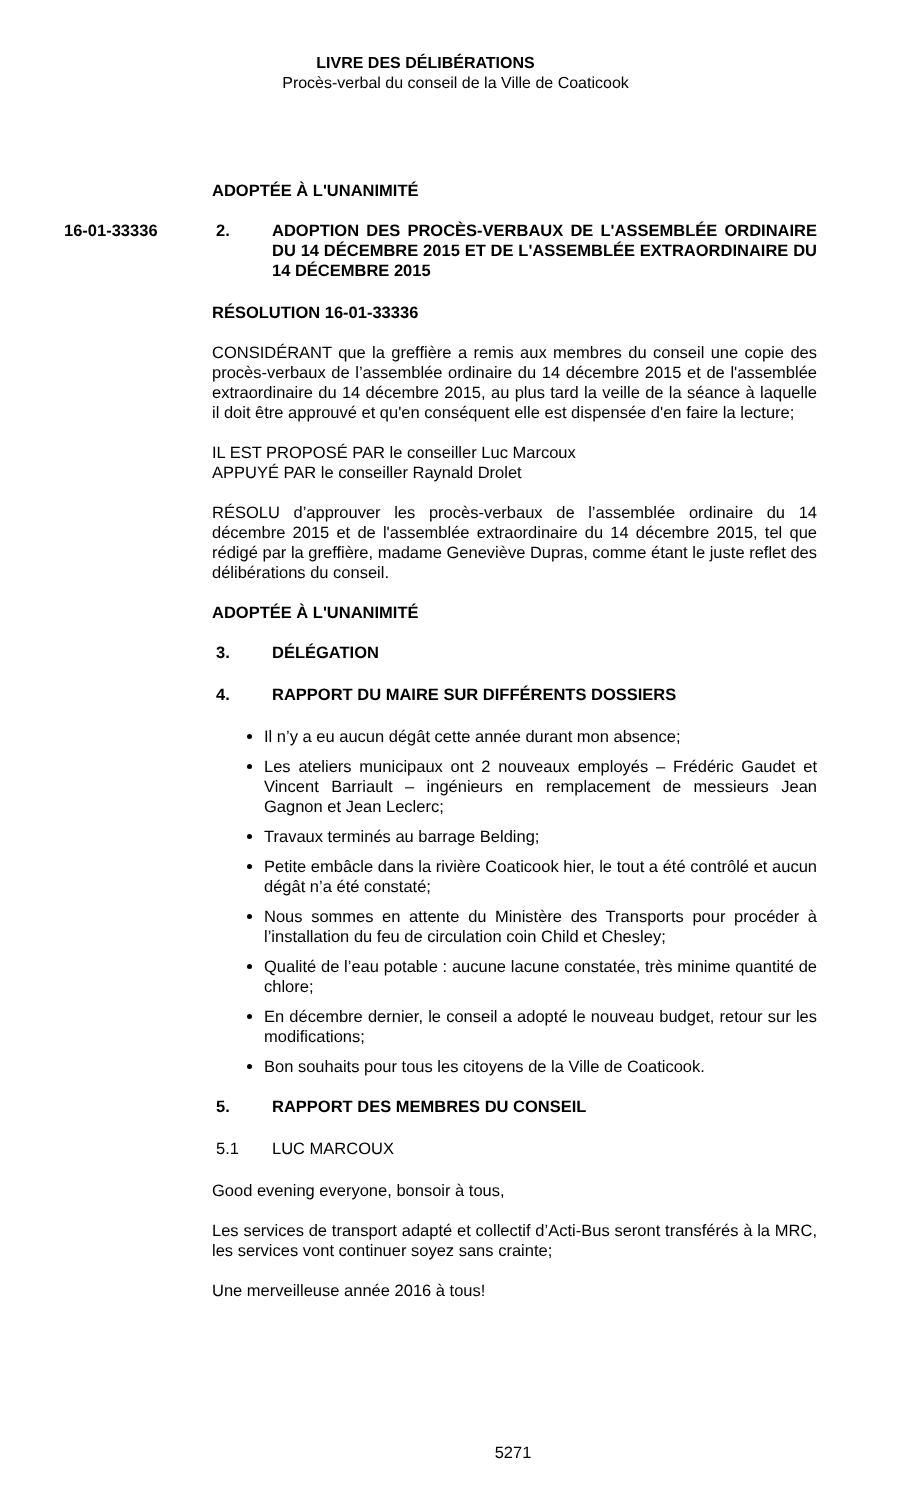LIVRE DES DÉLIBÉRATIONS
Procès-verbal du conseil de la Ville de Coaticook
ADOPTÉE À L'UNANIMITÉ
16-01-33336
2. ADOPTION DES PROCÈS-VERBAUX DE L'ASSEMBLÉE ORDINAIRE DU 14 DÉCEMBRE 2015 ET DE L'ASSEMBLÉE EXTRAORDINAIRE DU 14 DÉCEMBRE 2015
RÉSOLUTION 16-01-33336
CONSIDÉRANT que la greffière a remis aux membres du conseil une copie des procès-verbaux de l’assemblée ordinaire du 14 décembre 2015 et de l'assemblée extraordinaire du 14 décembre 2015, au plus tard la veille de la séance à laquelle il doit être approuvé et qu'en conséquent elle est dispensée d'en faire la lecture;
IL EST PROPOSÉ PAR le conseiller Luc Marcoux
APPUYÉ PAR le conseiller Raynald Drolet
RÉSOLU d’approuver les procès-verbaux de l’assemblée ordinaire du 14 décembre 2015 et de l'assemblée extraordinaire du 14 décembre 2015, tel que rédigé par la greffière, madame Geneviève Dupras, comme étant le juste reflet des délibérations du conseil.
ADOPTÉE À L'UNANIMITÉ
3. DÉLÉGATION
4. RAPPORT DU MAIRE SUR DIFFÉRENTS DOSSIERS
Il n’y a eu aucun dégât cette année durant mon absence;
Les ateliers municipaux ont 2 nouveaux employés – Frédéric Gaudet et Vincent Barriault – ingénieurs en remplacement de messieurs Jean Gagnon et Jean Leclerc;
Travaux terminés au barrage Belding;
Petite embâcle dans la rivière Coaticook hier, le tout a été contrôlé et aucun dégât n’a été constaté;
Nous sommes en attente du Ministère des Transports pour procéder à l’installation du feu de circulation coin Child et Chesley;
Qualité de l’eau potable : aucune lacune constatée, très minime quantité de chlore;
En décembre dernier, le conseil a adopté le nouveau budget, retour sur les modifications;
Bon souhaits pour tous les citoyens de la Ville de Coaticook.
5. RAPPORT DES MEMBRES DU CONSEIL
5.1 LUC MARCOUX
Good evening everyone, bonsoir à tous,
Les services de transport adapté et collectif d’Acti-Bus seront transférés à la MRC, les services vont continuer soyez sans crainte;
Une merveilleuse année 2016 à tous!
5271